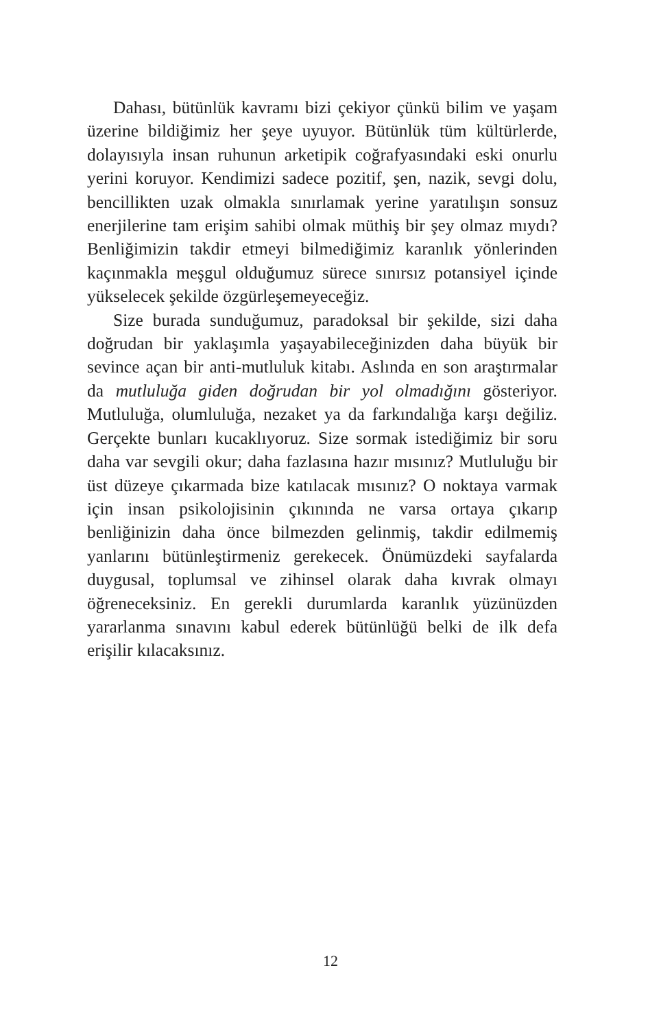Dahası, bütünlük kavramı bizi çekiyor çünkü bilim ve yaşam üzerine bildiğimiz her şeye uyuyor. Bütünlük tüm kültürlerde, dolayısıyla insan ruhunun arketipik coğrafyasındaki eski onurlu yerini koruyor. Kendimizi sadece pozitif, şen, nazik, sevgi dolu, bencillikten uzak olmakla sınırlamak yerine yaratılışın sonsuz enerjilerine tam erişim sahibi olmak müthiş bir şey olmaz mıydı? Benliğimizin takdir etmeyi bilmediğimiz karanlık yönlerinden kaçınmakla meşgul olduğumuz sürece sınırsız potansiyel içinde yükselecek şekilde özgürleşemeyeceğiz.
Size burada sunduğumuz, paradoksal bir şekilde, sizi daha doğrudan bir yaklaşımla yaşayabileceğinizden daha büyük bir sevince açan bir anti-mutluluk kitabı. Aslında en son araştırmalar da mutluluğa giden doğrudan bir yol olmadığını gösteriyor. Mutluluğa, olumluluğa, nezaket ya da farkındalığa karşı değiliz. Gerçekte bunları kucaklıyoruz. Size sormak istediğimiz bir soru daha var sevgili okur; daha fazlasına hazır mısınız? Mutluluğu bir üst düzeye çıkarmada bize katılacak mısınız? O noktaya varmak için insan psikolojisinin çıkınında ne varsa ortaya çıkarıp benliğinizin daha önce bilmezden gelinmiş, takdir edilmemiş yanlarını bütünleştirmeniz gerekecek. Önümüzdeki sayfalarda duygusal, toplumsal ve zihinsel olarak daha kıvrak olmayı öğreneceksiniz. En gerekli durumlarda karanlık yüzünüzden yararlanma sınavını kabul ederek bütünlüğü belki de ilk defa erişilir kılacaksınız.
12